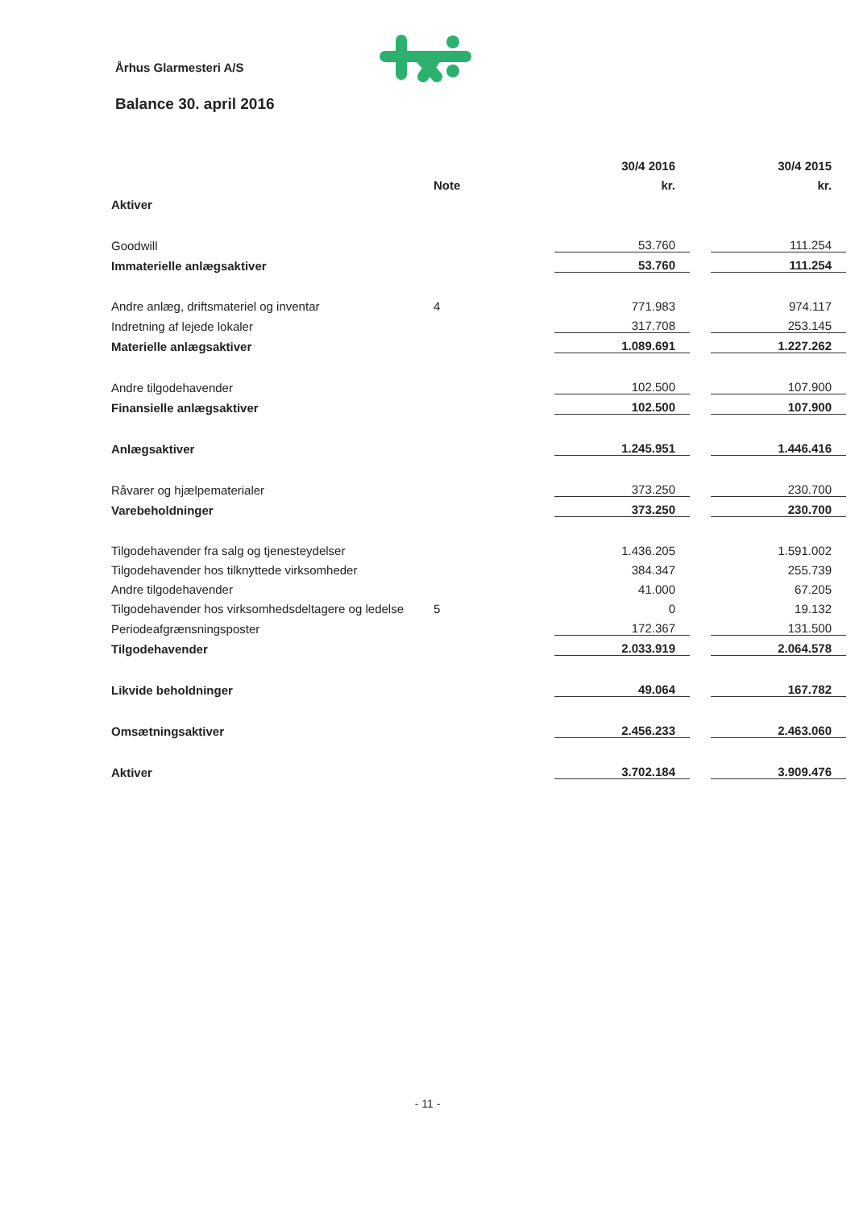Århus Glarmesteri A/S
Balance 30. april 2016
| | | 30/4 2016 | | 30/4 2015 |
| --- | --- | --- | --- | --- |
| | Note | kr. | | kr. |
| Aktiver | | | | |
| Goodwill | | 53.760 | | 111.254 |
| Immaterielle anlægsaktiver | | 53.760 | | 111.254 |
| Andre anlæg, driftsmateriel og inventar | 4 | 771.983 | | 974.117 |
| Indretning af lejede lokaler | | 317.708 | | 253.145 |
| Materielle anlægsaktiver | | 1.089.691 | | 1.227.262 |
| Andre tilgodehavender | | 102.500 | | 107.900 |
| Finansielle anlægsaktiver | | 102.500 | | 107.900 |
| Anlægsaktiver | | 1.245.951 | | 1.446.416 |
| Råvarer og hjælpematerialer | | 373.250 | | 230.700 |
| Varebeholdninger | | 373.250 | | 230.700 |
| Tilgodehavender fra salg og tjenesteydelser | | 1.436.205 | | 1.591.002 |
| Tilgodehavender hos tilknyttede virksomheder | | 384.347 | | 255.739 |
| Andre tilgodehavender | | 41.000 | | 67.205 |
| Tilgodehavender hos virksomhedsdeltagere og ledelse | 5 | 0 | | 19.132 |
| Periodeafgrænsningsposter | | 172.367 | | 131.500 |
| Tilgodehavender | | 2.033.919 | | 2.064.578 |
| Likvide beholdninger | | 49.064 | | 167.782 |
| Omsætningsaktiver | | 2.456.233 | | 2.463.060 |
| Aktiver | | 3.702.184 | | 3.909.476 |
- 11 -